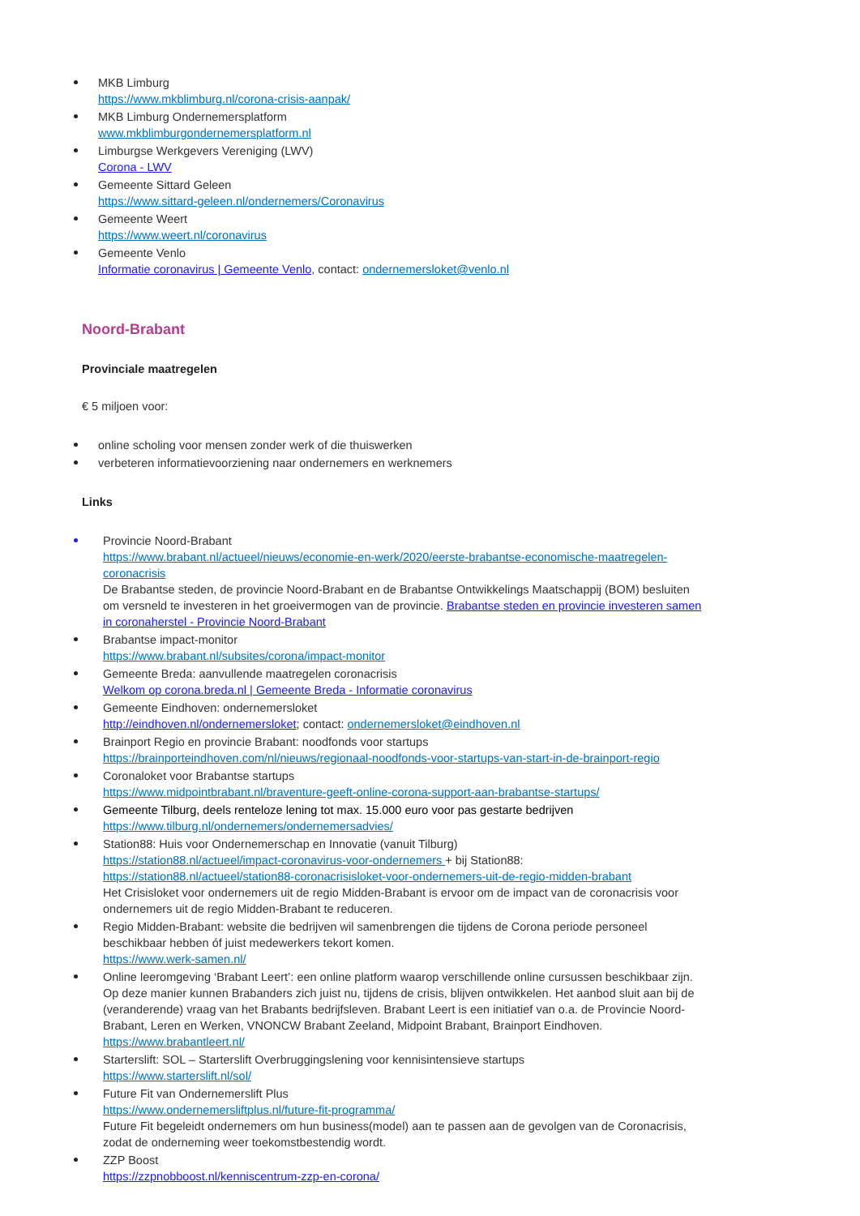MKB Limburg
https://www.mkblimburg.nl/corona-crisis-aanpak/
MKB Limburg Ondernemersplatform
www.mkblimburgondernemersplatform.nl
Limburgse Werkgevers Vereniging (LWV)
Corona - LWV
Gemeente Sittard Geleen
https://www.sittard-geleen.nl/ondernemers/Coronavirus
Gemeente Weert
https://www.weert.nl/coronavirus
Gemeente Venlo
Informatie coronavirus | Gemeente Venlo, contact: ondernemersloket@venlo.nl
Noord-Brabant
Provinciale maatregelen
€ 5 miljoen voor:
online scholing voor mensen zonder werk of die thuiswerken
verbeteren informatievoorziening naar ondernemers en werknemers
Links
Provincie Noord-Brabant
https://www.brabant.nl/actueel/nieuws/economie-en-werk/2020/eerste-brabantse-economische-maatregelen-coronacrisis
De Brabantse steden, de provincie Noord-Brabant en de Brabantse Ontwikkelings Maatschappij (BOM) besluiten om versneld te investeren in het groeivermogen van de provincie. Brabantse steden en provincie investeren samen in coronaherstel - Provincie Noord-Brabant
Brabantse impact-monitor
https://www.brabant.nl/subsites/corona/impact-monitor
Gemeente Breda: aanvullende maatregelen coronacrisis
Welkom op corona.breda.nl | Gemeente Breda - Informatie coronavirus
Gemeente Eindhoven: ondernemersloket
http://eindhoven.nl/ondernemersloket; contact: ondernemersloket@eindhoven.nl
Brainport Regio en provincie Brabant: noodfonds voor startups
https://brainporteindhoven.com/nl/nieuws/regionaal-noodfonds-voor-startups-van-start-in-de-brainport-regio
Coronaloket voor Brabantse startups
https://www.midpointbrabant.nl/braventure-geeft-online-corona-support-aan-brabantse-startups/
Gemeente Tilburg, deels renteloze lening tot max. 15.000 euro voor pas gestarte bedrijven
https://www.tilburg.nl/ondernemers/ondernemersadvies/
Station88: Huis voor Ondernemerschap en Innovatie (vanuit Tilburg)
https://station88.nl/actueel/impact-coronavirus-voor-ondernemers + bij Station88:
https://station88.nl/actueel/station88-coronacrisisloket-voor-ondernemers-uit-de-regio-midden-brabant
Het Crisisloket voor ondernemers uit de regio Midden-Brabant is ervoor om de impact van de coronacrisis voor ondernemers uit de regio Midden-Brabant te reduceren.
Regio Midden-Brabant: website die bedrijven wil samenbrengen die tijdens de Corona periode personeel beschikbaar hebben óf juist medewerkers tekort komen.
https://www.werk-samen.nl/
Online leeromgeving ‘Brabant Leert’: een online platform waarop verschillende online cursussen beschikbaar zijn. Op deze manier kunnen Brabanders zich juist nu, tijdens de crisis, blijven ontwikkelen. Het aanbod sluit aan bij de (veranderende) vraag van het Brabants bedrijfsleven. Brabant Leert is een initiatief van o.a. de Provincie Noord-Brabant, Leren en Werken, VNONCW Brabant Zeeland, Midpoint Brabant, Brainport Eindhoven.
https://www.brabantleert.nl/
Starterslift: SOL – Starterslift Overbruggingslening voor kennisintensieve startups
https://www.starterslift.nl/sol/
Future Fit van Ondernemerslift Plus
https://www.ondernemersliftplus.nl/future-fit-programma/
Future Fit begeleidt ondernemers om hun business(model) aan te passen aan de gevolgen van de Coronacrisis, zodat de onderneming weer toekomstbestendig wordt.
ZZP Boost
https://zzpnobboost.nl/kenniscentrum-zzp-en-corona/